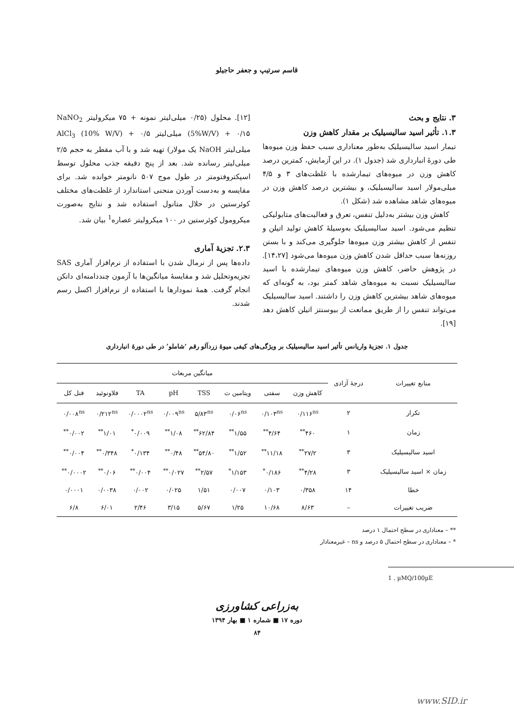قاسم سرتیپ و جعفر حاجیلو
۳. نتایج و بحث
۱.۳. تأثیر اسید سالیسیلیک بر مقدار کاهش وزن
تیمار اسید سالیسیلیک به‌طور معناداری سبب حفظ وزن میوه‌ها طی دورهٔ انبارداری شد (جدول ۱). در این آزمایش، کمترین درصد کاهش وزن در میوه‌های تیمارشده با غلظت‌های ۳ و ۴/۵ میلی‌مولار اسید سالیسیلیک، و بیشترین درصد کاهش وزن در میوه‌های شاهد مشاهده شد (شکل ۱).
کاهش وزن بیشتر به‌دلیل تنفس، تعرق و فعالیت‌های متابولیکی تنظیم می‌شود. اسید سالیسیلیک به‌وسیلهٔ کاهش تولید اتیلن و تنفس از کاهش بیشتر وزن میوه‌ها جلوگیری می‌کند و با بستن روزنه‌ها سبب حداقل شدن کاهش وزن میوه‌ها می‌شود [۱۴،۲۷]. در پژوهش حاضر، کاهش وزن میوه‌های تیمارشده با اسید سالیسیلیک نسبت به میوه‌های شاهد کمتر بود، به گونه‌ای که میوه‌های شاهد بیشترین کاهش وزن را داشتند. اسید سالیسیلیک می‌تواند تنفس را از طریق ممانعت از بیوسنتز اتیلن کاهش دهد [۱۹].
[۱۲]. محلول (۰/۲۵ میلی‌لیتر نمونه + ۷۵ میکرولیتر NaNO<sub>2</sub> (5%W/V) + ۰/۱۵ میلی‌لیتر AlCl<sub>3</sub> (10% W/V) + ۰/۵ میلی‌لیتر NaOH یک مولار) تهیه شد و با آب مقطر به حجم ۲/۵ میلی‌لیتر رسانده شد. بعد از پنج دقیقه جذب محلول توسط اسپکتروفتومتر در طول موج ۵۰۷ نانومتر خوانده شد. برای مقایسه و به‌دست آوردن منحنی استاندارد از غلظت‌های مختلف کوئرستین در حلال متانول استفاده شد و نتایج به‌صورت میکرومول کوئرستین در ۱۰۰ میکرولیتر عصاره<sup>1</sup> بیان شد.
۲.۳. تجزیهٔ آماری
داده‌ها پس از نرمال شدن با استفاده از نرم‌افزار آماری SAS تجزیه‌وتحلیل شد و مقایسهٔ میانگین‌ها با آزمون چنددامنه‌ای دانکن انجام گرفت. همهٔ نمودارها با استفاده از نرم‌افزار اکسل رسم شدند.
جدول ۱. تجزیهٔ واریانس تأثیر اسید سالیسیلیک بر ویژگی‌های کیفی میوهٔ زردآلو رقم ‘شاملو’ در طی دورهٔ انبارداری
| منابع تغییرات | درجهٔ آزادی | میانگین مربعات | | | | | | | |
| --- | --- | --- | --- | --- | --- | --- | --- | --- | --- |
| | | کاهش وزن | سفتی | ویتامین ث | TSS | pH | TA | فلاونوئید | فنل کل |
| تکرار | ۲ | ۰/۱۱۶<sup>ns</sup> | ۰/۱۰۳<sup>ns</sup> | ۰/۰۶<sup>ns</sup> | ۵/۸۳<sup>ns</sup> | ۰/۰۰۹<sup>ns</sup> | ۰/۰۰۰۲<sup>ns</sup> | ۰/۲۱۲<sup>ns</sup> | ۰/۰۰۸<sup>ns</sup> |
| زمان | ۱ | ۴۶۰<sup>**</sup> | ۴/۶۴<sup>**</sup> | ۱/۵۵<sup>**</sup> | ۶۲/۸۴<sup>**</sup> | ۱/۰۸<sup>**</sup> | ۰/۰۰۹<sup>*</sup> | ۱/۰۱<sup>**</sup> | ۰/۰۰۲<sup>**</sup> |
| اسید سالیسیلیک | ۳ | ۲۷/۲<sup>**</sup> | ۱۱/۱۸<sup>**</sup> | ۱/۵۲<sup>**</sup> | ۵۴/۸۰<sup>**</sup> | ۰/۴۸<sup>**</sup> | ۰/۱۳۴<sup>*</sup> | ۰/۳۴۸<sup>**</sup> | ۰/۰۰۴<sup>**</sup> |
| زمان × اسید سالیسیلیک | ۳ | ۴/۲۸<sup>**</sup> | ۰/۱۸۶<sup>*</sup> | ۱/۱۵۳<sup>*</sup> | ۲/۵۷<sup>**</sup> | ۰/۰۲۷<sup>**</sup> | ۰/۰۰۴<sup>**</sup> | ۰/۰۶<sup>**</sup> | ۰/۰۰۰۲<sup>**</sup> |
| خطا | ۱۴ | ۰/۳۵۸ | ۰/۱۰۳ | ۰/۰۰۷ | ۱/۵۱ | ۰/۰۲۵ | ۰/۰۰۲ | ۰/۰۰۳۸ | ۰/۰۰۰۱ |
| ضریب تغییرات | – | ۸/۶۳ | ۱۰/۶۸ | ۱/۲۵ | ۵/۶۷ | ۳/۱۵ | ۲/۴۶ | ۶/۰۱ | ۶/۸ |
** – معناداری در سطح احتمال ۱ درصد
* – معناداری در سطح احتمال ۵ درصد و ns – غیرمعنادار
1 . µMQ/100µE
به‌زراعی کشاورزی
دوره ۱۷ ■ شماره ۱ ■ بهار ۱۳۹۴
۸۴
www.SID.ir